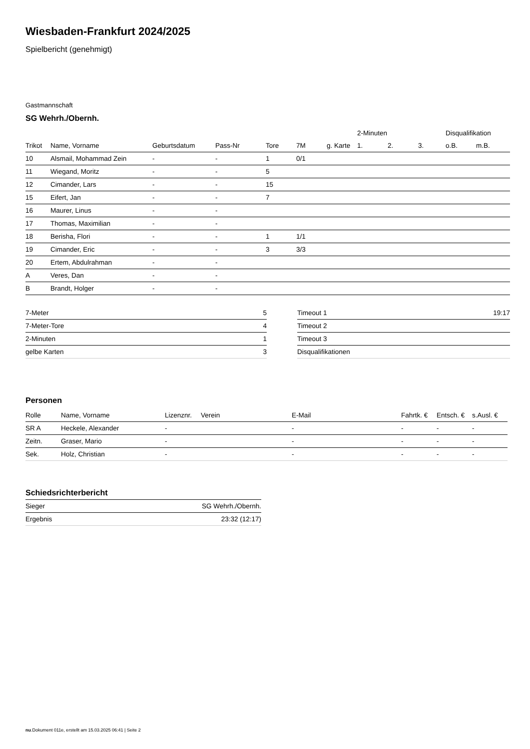Wiesbaden-Frankfurt 2024/2025
Spielbericht (genehmigt)
Gastmannschaft
SG Wehrh./Obernh.
| | | | | | | | 2-Minuten | | | Disqualifikation | |
| --- | --- | --- | --- | --- | --- | --- | --- | --- | --- | --- | --- |
| Trikot | Name, Vorname | Geburtsdatum | Pass-Nr | Tore | 7M | g. Karte | 1. | 2. | 3. | o.B. | m.B. |
| 10 | Alsmail, Mohammad Zein | - | - | 1 | 0/1 | | | | | | |
| 11 | Wiegand, Moritz | - | - | 5 | | | | | | | |
| 12 | Cimander, Lars | - | - | 15 | | | | | | | |
| 15 | Eifert, Jan | - | - | 7 | | | | | | | |
| 16 | Maurer, Linus | - | - | | | | | | | | |
| 17 | Thomas, Maximilian | - | - | | | | | | | | |
| 18 | Berisha, Flori | - | - | 1 | 1/1 | | | | | | |
| 19 | Cimander, Eric | - | - | 3 | 3/3 | | | | | | |
| 20 | Ertem, Abdulrahman | - | - | | | | | | | | |
| A | Veres, Dan | - | - | | | | | | | | |
| B | Brandt, Holger | - | - | | | | | | | | |
| 7-Meter | 5 |
| 7-Meter-Tore | 4 |
| 2-Minuten | 1 |
| gelbe Karten | 3 |
| Timeout 1 | 19:17 |
| Timeout 2 | |
| Timeout 3 | |
| Disqualifikationen | |
Personen
| Rolle | Name, Vorname | Lizenznr. | Verein | E-Mail | Fahrtk. € | Entsch. € | s.Ausl. € |
| --- | --- | --- | --- | --- | --- | --- | --- |
| SR A | Heckele, Alexander | - | | - | - | - | - |
| Zeitn. | Graser, Mario | - | | - | - | - | - |
| Sek. | Holz, Christian | - | | - | - | - | - |
Schiedsrichterbericht
| Sieger | SG Wehrh./Obernh. |
| Ergebnis | 23:32 (12:17) |
nu.Dokument 011e, erstellt am 15.03.2025 06:41 | Seite 2